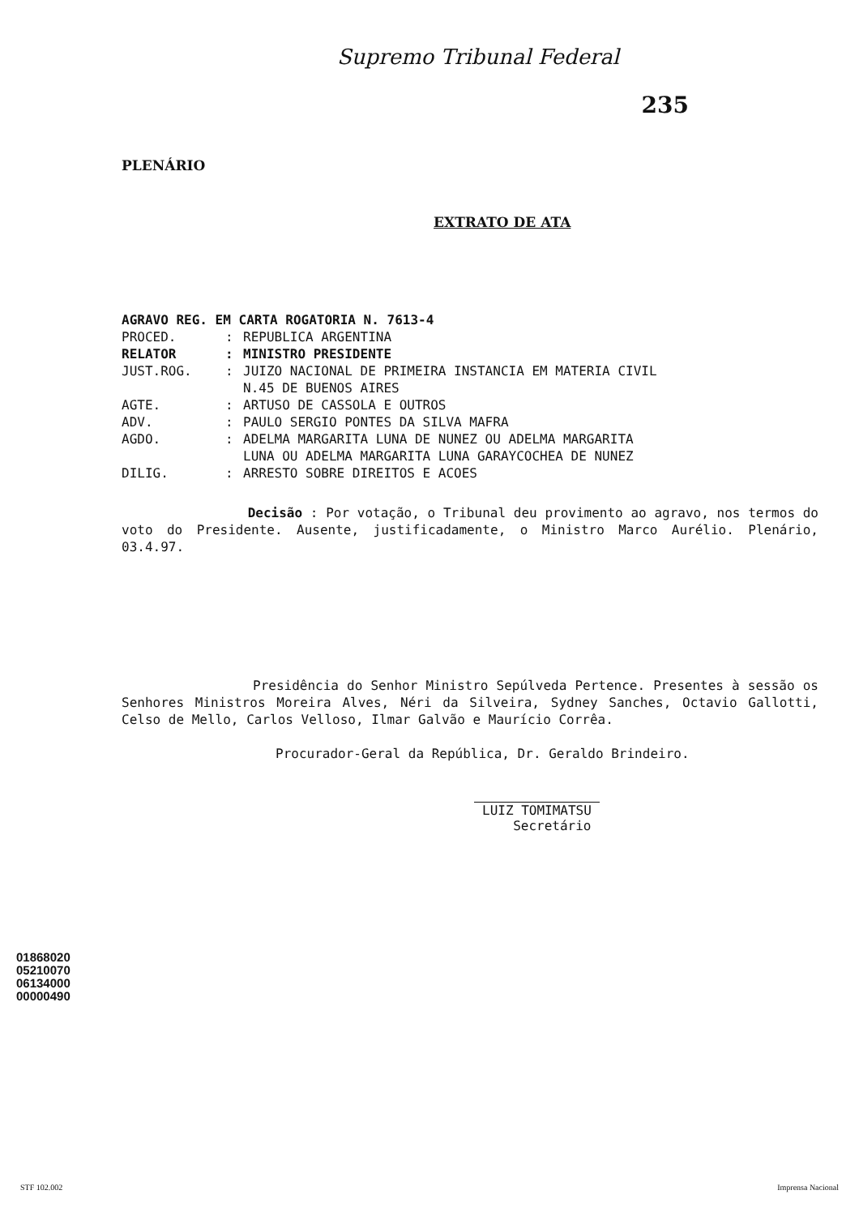Supremo Tribunal Federal
235
PLENÁRIO
EXTRATO DE ATA
AGRAVO REG. EM CARTA ROGATORIA N. 7613-4
PROCED.: REPUBLICA ARGENTINA
RELATOR: MINISTRO PRESIDENTE
JUST.ROG.: JUIZO NACIONAL DE PRIMEIRA INSTANCIA EM MATERIA CIVIL
N.45 DE BUENOS AIRES
AGTE.: ARTUSO DE CASSOLA E OUTROS
ADV.: PAULO SERGIO PONTES DA SILVA MAFRA
AGDO.: ADELMA MARGARITA LUNA DE NUNEZ OU ADELMA MARGARITA
LUNA OU ADELMA MARGARITA LUNA GARAYCOCHEA DE NUNEZ
DILIG.: ARRESTO SOBRE DIREITOS E ACOES
Decisão : Por votação, o Tribunal deu provimento ao agravo, nos termos do voto do Presidente. Ausente, justificadamente, o Ministro Marco Aurélio. Plenário, 03.4.97.
Presidência do Senhor Ministro Sepúlveda Pertence. Presentes à sessão os Senhores Ministros Moreira Alves, Néri da Silveira, Sydney Sanches, Octavio Gallotti, Celso de Mello, Carlos Velloso, Ilmar Galvão e Maurício Corrêa.
Procurador-Geral da República, Dr. Geraldo Brindeiro.
LUIZ TOMIMATSU
Secretário
01868020
05210070
06134000
00000490
STF 102.002 Imprensa Nacional